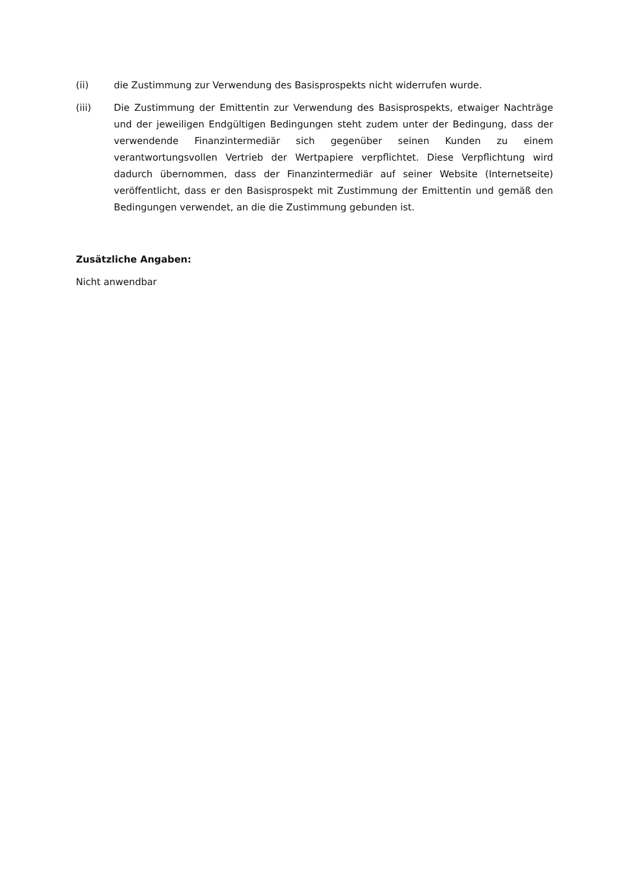(ii) die Zustimmung zur Verwendung des Basisprospekts nicht widerrufen wurde.
(iii) Die Zustimmung der Emittentin zur Verwendung des Basisprospekts, etwaiger Nachträge und der jeweiligen Endgültigen Bedingungen steht zudem unter der Bedingung, dass der verwendende Finanzintermediär sich gegenüber seinen Kunden zu einem verantwortungsvollen Vertrieb der Wertpapiere verpflichtet. Diese Verpflichtung wird dadurch übernommen, dass der Finanzintermediär auf seiner Website (Internetseite) veröffentlicht, dass er den Basisprospekt mit Zustimmung der Emittentin und gemäß den Bedingungen verwendet, an die die Zustimmung gebunden ist.
Zusätzliche Angaben:
Nicht anwendbar